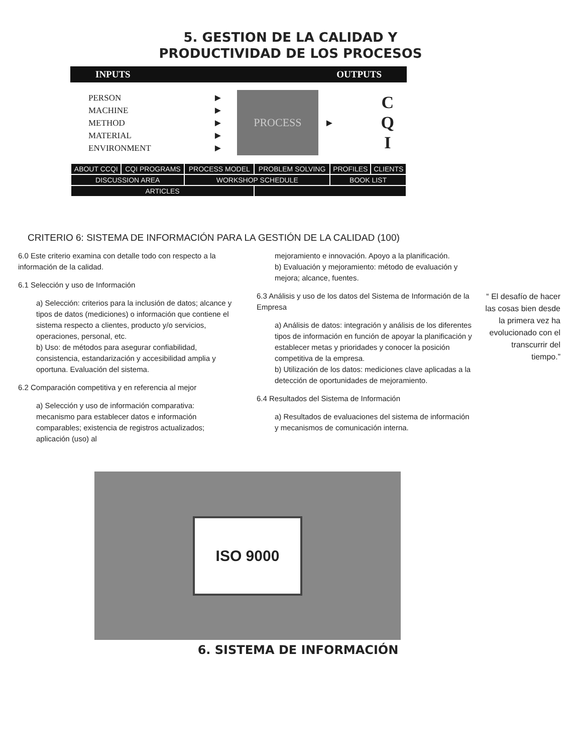5. GESTION DE LA CALIDAD Y
PRODUCTIVIDAD DE LOS PROCESOS
INPUTS OUTPUTS
PERSON
MACHINE
METHOD
MATERIAL
ENVIRONMENT
►
►
►
►
►
PROCESS
►
C
Q
I
| ABOUT CCQI | CQI PROGRAMS | PROCESS MODEL | PROBLEM SOLVING | PROFILES | CLIENTS |
| DISCUSSION AREA | | WORKSHOP SCHEDULE | | BOOK LIST | |
| ARTICLES | | | | | |
CRITERIO 6: SISTEMA DE INFORMACIÓN PARA LA GESTIÓN DE LA CALIDAD (100)
6.0 Este criterio examina con detalle todo con respecto a la información de la calidad.
6.1 Selección y uso de Información
a) Selección: criterios para la inclusión de datos; alcance y tipos de datos (mediciones) o información que contiene el sistema respecto a clientes, producto y/o servicios, operaciones, personal, etc.
b) Uso: de métodos para asegurar confiabilidad, consistencia, estandarización y accesibilidad amplia y oportuna. Evaluación del sistema.
6.2 Comparación competitiva y en referencia al mejor
a) Selección y uso de información comparativa: mecanismo para establecer datos e información comparables; existencia de registros actualizados; aplicación (uso) al
mejoramiento e innovación. Apoyo a la planificación.
b) Evaluación y mejoramiento: método de evaluación y mejora; alcance, fuentes.
6.3 Análisis y uso de los datos del Sistema de Información de la Empresa
a) Análisis de datos: integración y análisis de los diferentes tipos de información en función de apoyar la planificación y establecer metas y prioridades y conocer la posición competitiva de la empresa.
b) Utilización de los datos: mediciones clave aplicadas a la detección de oportunidades de mejoramiento.
6.4 Resultados del Sistema de Información
a) Resultados de evaluaciones del sistema de información y mecanismos de comunicación interna.
“ El desafío de hacer las cosas bien desde la primera vez ha evolucionado con el transcurrir del tiempo.”
ISO 9000
6. SISTEMA DE INFORMACIÓN